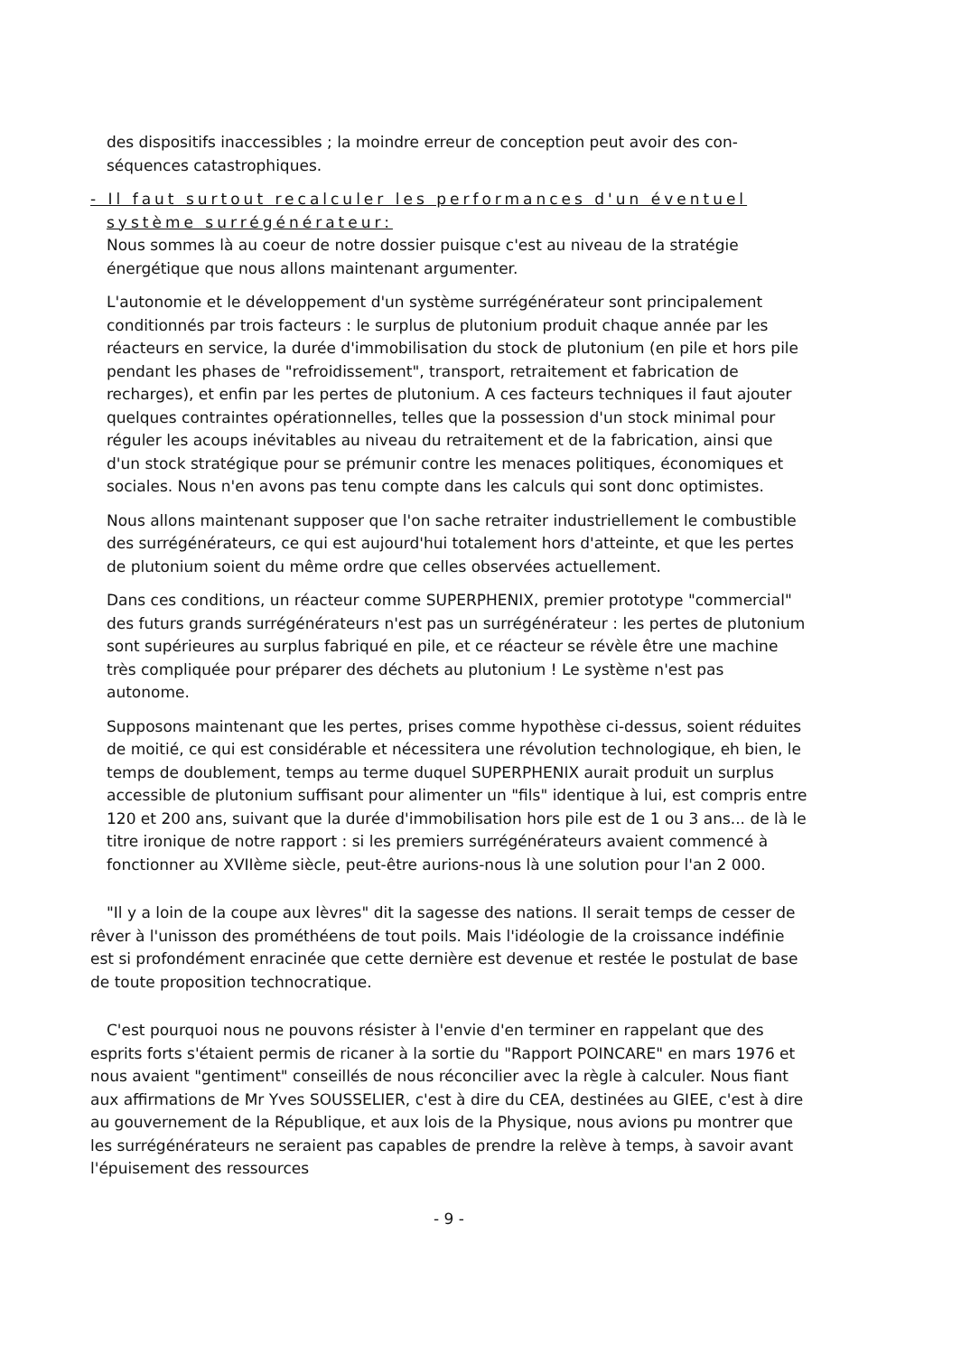des dispositifs inaccessibles ; la moindre erreur de conception peut avoir des con-séquences catastrophiques.
- Il faut surtout recalculer les performances d'un éventuel
système surrégénérateur:
Nous sommes là au coeur de notre dossier puisque c'est au niveau de la stratégie énergétique que nous allons maintenant argumenter.
L'autonomie et le développement d'un système surrégénérateur sont principalement conditionnés par trois facteurs : le surplus de plutonium produit chaque année par les réacteurs en service, la durée d'immobilisation du stock de plutonium (en pile et hors pile pendant les phases de "refroidissement", transport, retraitement et fabrication de recharges), et enfin par les pertes de plutonium. A ces facteurs techniques il faut ajouter quelques contraintes opérationnelles, telles que la possession d'un stock minimal pour réguler les acoups inévitables au niveau du retraitement et de la fabrication, ainsi que d'un stock stratégique pour se prémunir contre les menaces politiques, économiques et sociales. Nous n'en avons pas tenu compte dans les calculs qui sont donc optimistes.
Nous allons maintenant supposer que l'on sache retraiter industriellement le combustible des surrégénérateurs, ce qui est aujourd'hui totalement hors d'atteinte, et que les pertes de plutonium soient du même ordre que celles observées actuellement.
Dans ces conditions, un réacteur comme SUPERPHENIX, premier prototype "commercial" des futurs grands surrégénérateurs n'est pas un surrégénérateur : les pertes de plutonium sont supérieures au surplus fabriqué en pile, et ce réacteur se révèle être une machine très compliquée pour préparer des déchets au plutonium ! Le système n'est pas autonome.
Supposons maintenant que les pertes, prises comme hypothèse ci-dessus, soient réduites de moitié, ce qui est considérable et nécessitera une révolution technologique, eh bien, le temps de doublement, temps au terme duquel SUPERPHENIX aurait produit un surplus accessible de plutonium suffisant pour alimenter un "fils" identique à lui, est compris entre 120 et 200 ans, suivant que la durée d'immobilisation hors pile est de 1 ou 3 ans... de là le titre ironique de notre rapport : si les premiers surrégénérateurs avaient commencé à fonctionner au XVIIème siècle, peut-être aurions-nous là une solution pour l'an 2 000.
"Il y a loin de la coupe aux lèvres" dit la sagesse des nations. Il serait temps de cesser de rêver à l'unisson des prométhéens de tout poils. Mais l'idéologie de la croissance indéfinie est si profondément enracinée que cette dernière est devenue et restée le postulat de base de toute proposition technocratique.
C'est pourquoi nous ne pouvons résister à l'envie d'en terminer en rappelant que des esprits forts s'étaient permis de ricaner à la sortie du "Rapport POINCARE" en mars 1976 et nous avaient "gentiment" conseillés de nous réconcilier avec la règle à calculer. Nous fiant aux affirmations de Mr Yves SOUSSELIER, c'est à dire du CEA, destinées au GIEE, c'est à dire au gouvernement de la République, et aux lois de la Physique, nous avions pu montrer que les surrégénérateurs ne seraient pas capables de prendre la relève à temps, à savoir avant l'épuisement des ressources
- 9 -